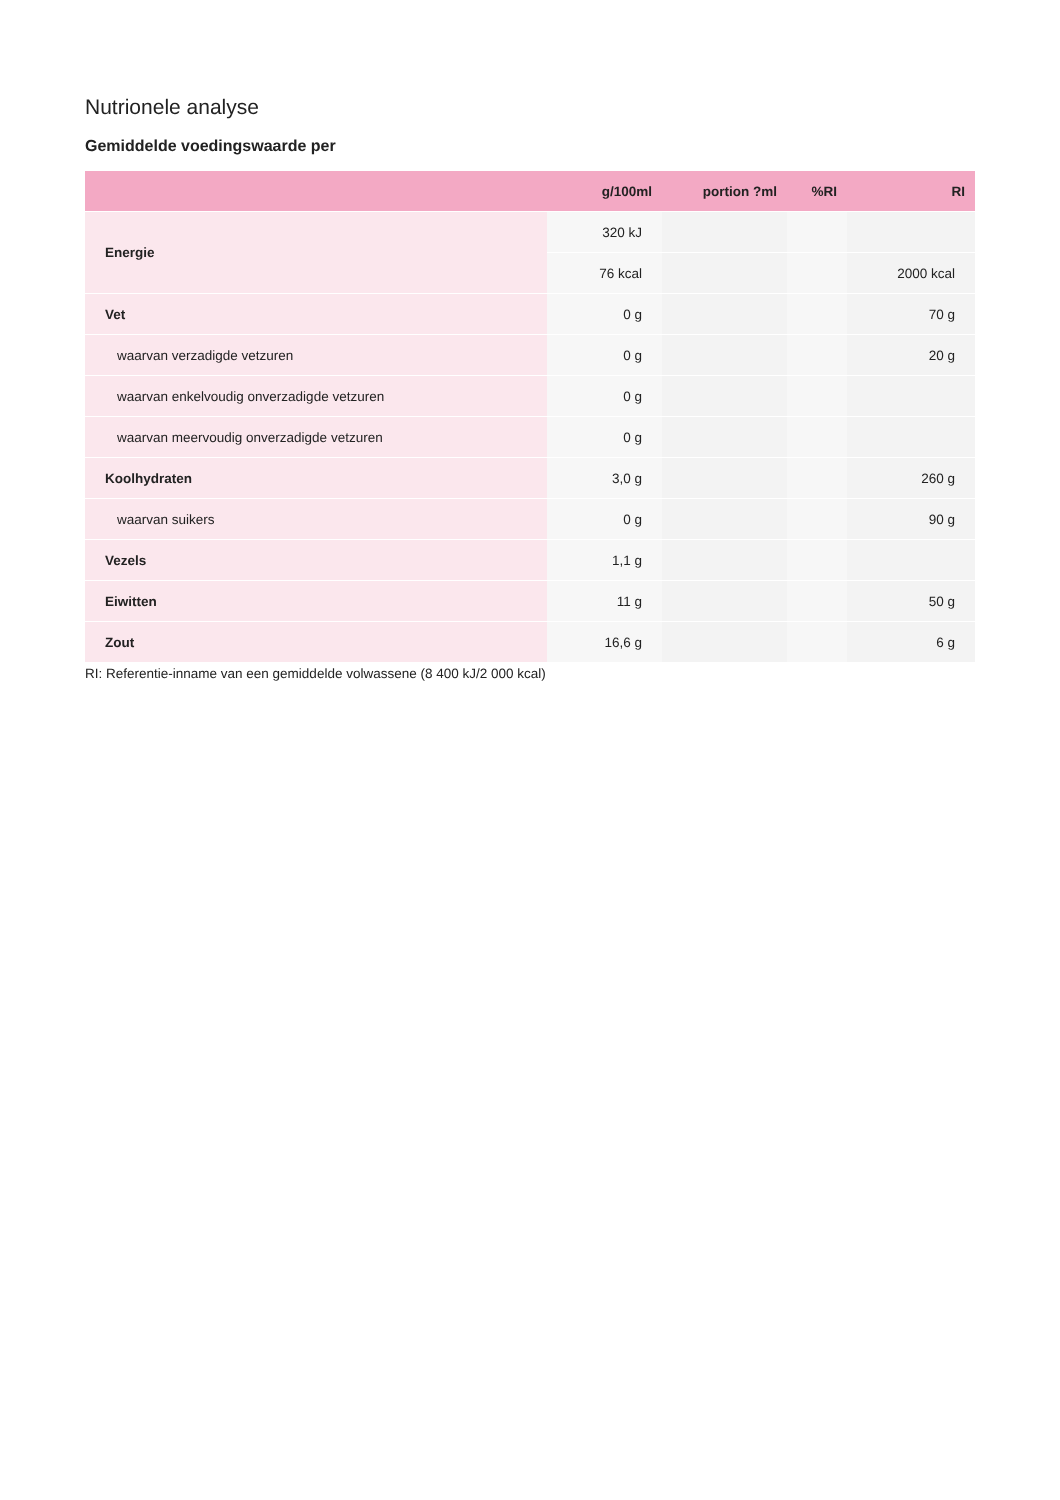Nutrionele analyse
Gemiddelde voedingswaarde per
| | g/100ml | portion ?ml | %RI | RI |
| --- | --- | --- | --- | --- |
| Energie | 320 kJ | | | |
| | 76 kcal | | | 2000 kcal |
| Vet | 0 g | | | 70 g |
| waarvan verzadigde vetzuren | 0 g | | | 20 g |
| waarvan enkelvoudig onverzadigde vetzuren | 0 g | | | |
| waarvan meervoudig onverzadigde vetzuren | 0 g | | | |
| Koolhydraten | 3,0 g | | | 260 g |
| waarvan suikers | 0 g | | | 90 g |
| Vezels | 1,1 g | | | |
| Eiwitten | 11 g | | | 50 g |
| Zout | 16,6 g | | | 6 g |
RI: Referentie-inname van een gemiddelde volwassene (8 400 kJ/2 000 kcal)